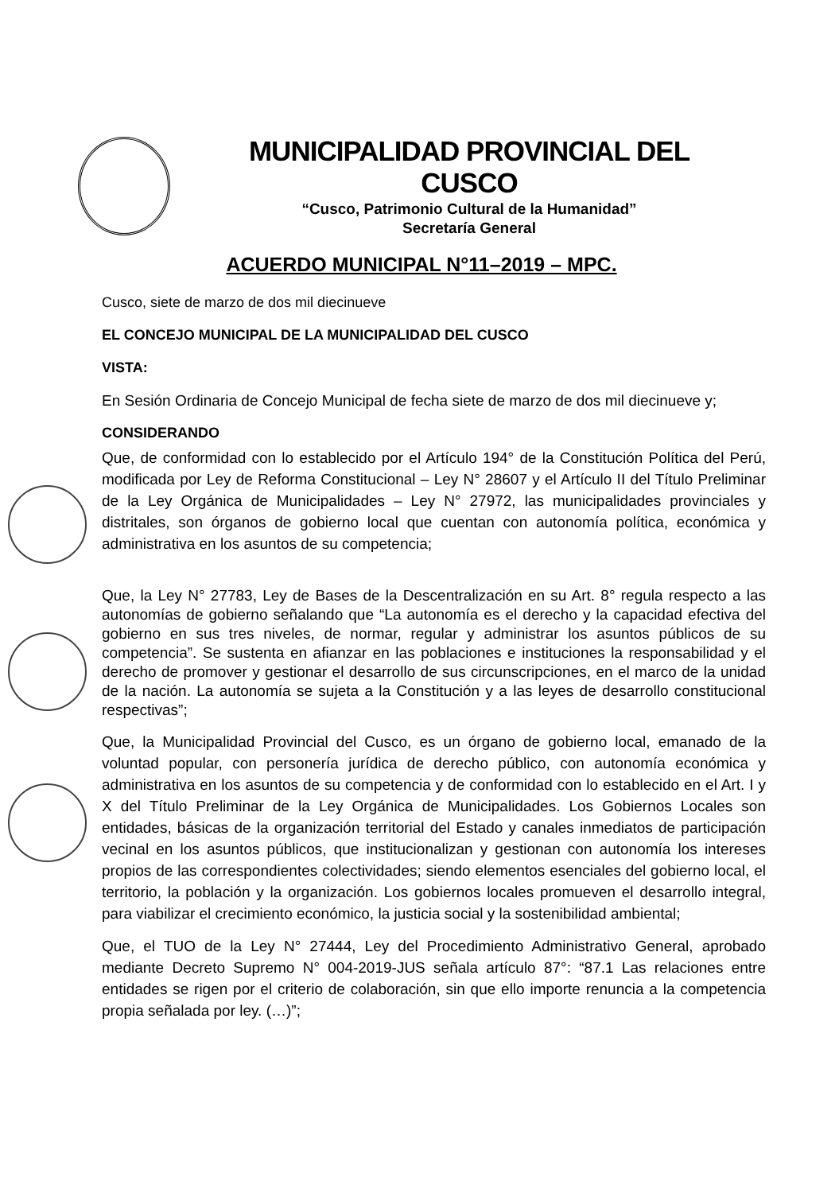MUNICIPALIDAD PROVINCIAL DEL CUSCO
“Cusco, Patrimonio Cultural de la Humanidad”
Secretaría General
ACUERDO MUNICIPAL N°11–2019 – MPC.
Cusco, siete de marzo de dos mil diecinueve
EL CONCEJO MUNICIPAL DE LA MUNICIPALIDAD DEL CUSCO
VISTA:
En Sesión Ordinaria de Concejo Municipal de fecha siete de marzo de dos mil diecinueve y;
CONSIDERANDO
Que, de conformidad con lo establecido por el Artículo 194° de la Constitución Política del Perú, modificada por Ley de Reforma Constitucional – Ley N° 28607 y el Artículo II del Título Preliminar de la Ley Orgánica de Municipalidades – Ley N° 27972, las municipalidades provinciales y distritales, son órganos de gobierno local que cuentan con autonomía política, económica y administrativa en los asuntos de su competencia;
Que, la Ley N° 27783, Ley de Bases de la Descentralización en su Art. 8° regula respecto a las autonomías de gobierno señalando que “La autonomía es el derecho y la capacidad efectiva del gobierno en sus tres niveles, de normar, regular y administrar los asuntos públicos de su competencia”. Se sustenta en afianzar en las poblaciones e instituciones la responsabilidad y el derecho de promover y gestionar el desarrollo de sus circunscripciones, en el marco de la unidad de la nación. La autonomía se sujeta a la Constitución y a las leyes de desarrollo constitucional respectivas”;
Que, la Municipalidad Provincial del Cusco, es un órgano de gobierno local, emanado de la voluntad popular, con personería jurídica de derecho público, con autonomía económica y administrativa en los asuntos de su competencia y de conformidad con lo establecido en el Art. I y X del Título Preliminar de la Ley Orgánica de Municipalidades. Los Gobiernos Locales son entidades, básicas de la organización territorial del Estado y canales inmediatos de participación vecinal en los asuntos públicos, que institucionalizan y gestionan con autonomía los intereses propios de las correspondientes colectividades; siendo elementos esenciales del gobierno local, el territorio, la población y la organización. Los gobiernos locales promueven el desarrollo integral, para viabilizar el crecimiento económico, la justicia social y la sostenibilidad ambiental;
Que, el TUO de la Ley N° 27444, Ley del Procedimiento Administrativo General, aprobado mediante Decreto Supremo N° 004-2019-JUS señala artículo 87°: “87.1 Las relaciones entre entidades se rigen por el criterio de colaboración, sin que ello importe renuncia a la competencia propia señalada por ley. (…)”;